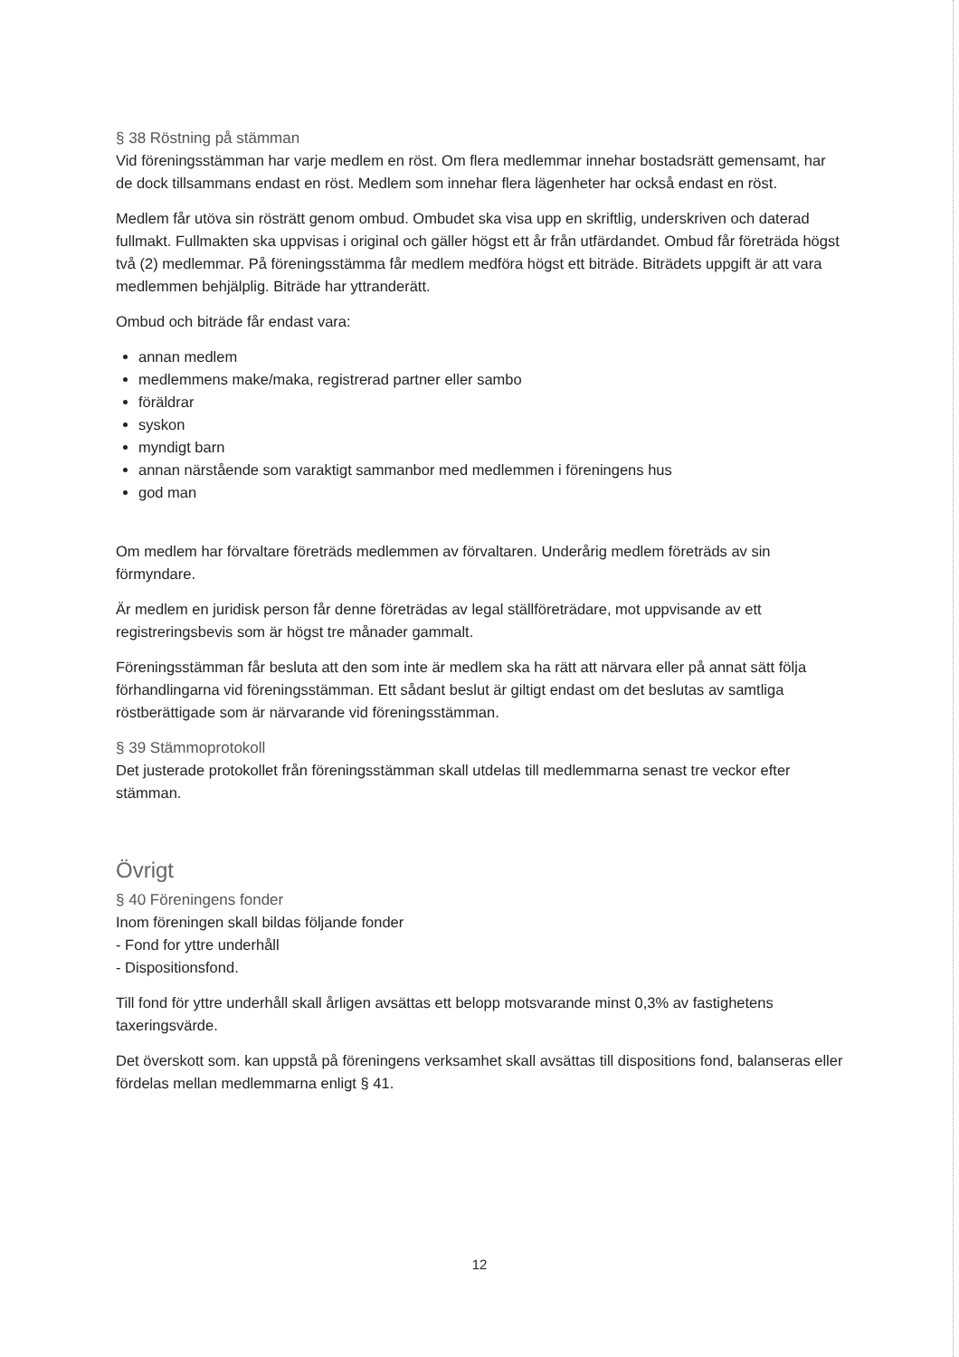§ 38 Röstning på stämman
Vid föreningsstämman har varje medlem en röst. Om flera medlemmar innehar bostadsrätt gemensamt, har de dock tillsammans endast en röst. Medlem som innehar flera lägenheter har också endast en röst.
Medlem får utöva sin rösträtt genom ombud. Ombudet ska visa upp en skriftlig, underskriven och daterad fullmakt. Fullmakten ska uppvisas i original och gäller högst ett år från utfärdandet. Ombud får företräda högst två (2) medlemmar. På föreningsstämma får medlem medföra högst ett biträde. Biträdets uppgift är att vara medlemmen behjälplig. Biträde har yttranderätt.
Ombud och biträde får endast vara:
annan medlem
medlemmens make/maka, registrerad partner eller sambo
föräldrar
syskon
myndigt barn
annan närstående som varaktigt sammanbor med medlemmen i föreningens hus
god man
Om medlem har förvaltare företräds medlemmen av förvaltaren. Underårig medlem företräds av sin förmyndare.
Är medlem en juridisk person får denne företrädas av legal ställföreträdare, mot uppvisande av ett registreringsbevis som är högst tre månader gammalt.
Föreningsstämman får besluta att den som inte är medlem ska ha rätt att närvara eller på annat sätt följa förhandlingarna vid föreningsstämman. Ett sådant beslut är giltigt endast om det beslutas av samtliga röstberättigade som är närvarande vid föreningsstämman.
§ 39 Stämmoprotokoll
Det justerade protokollet från föreningsstämman skall utdelas till medlemmarna senast tre veckor efter stämman.
Övrigt
§ 40 Föreningens fonder
Inom föreningen skall bildas följande fonder
- Fond for yttre underhåll
- Dispositionsfond.
Till fond för yttre underhåll skall årligen avsättas ett belopp motsvarande minst 0,3% av fastighetens taxeringsvärde.
Det överskott som. kan uppstå på föreningens verksamhet skall avsättas till dispositions fond, balanseras eller fördelas mellan medlemmarna enligt § 41.
12